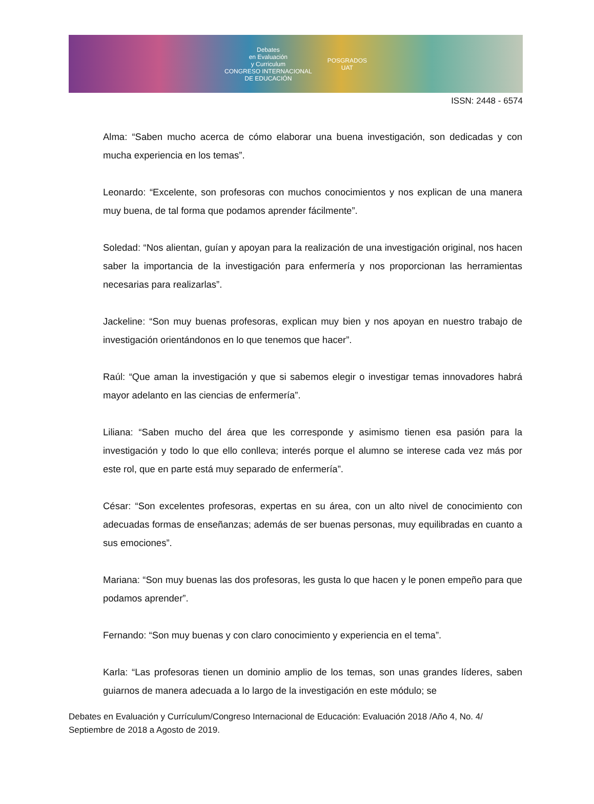Debates
en Evaluación
y Curriculum
CONGRESO INTERNACIONAL
DE EDUCACIÓN POSGRADOS
UAT
ISSN: 2448 - 6574
Alma: “Saben mucho acerca de cómo elaborar una buena investigación, son dedicadas y con mucha experiencia en los temas”.
Leonardo: “Excelente, son profesoras con muchos conocimientos y nos explican de una manera muy buena, de tal forma que podamos aprender fácilmente”.
Soledad: “Nos alientan, guían y apoyan para la realización de una investigación original, nos hacen saber la importancia de la investigación para enfermería y nos proporcionan las herramientas necesarias para realizarlas”.
Jackeline: “Son muy buenas profesoras, explican muy bien y nos apoyan en nuestro trabajo de investigación orientándonos en lo que tenemos que hacer”.
Raúl: “Que aman la investigación y que si sabemos elegir o investigar temas innovadores habrá mayor adelanto en las ciencias de enfermería”.
Liliana: “Saben mucho del área que les corresponde y asimismo tienen esa pasión para la investigación y todo lo que ello conlleva; interés porque el alumno se interese cada vez más por este rol, que en parte está muy separado de enfermería”.
César: “Son excelentes profesoras, expertas en su área, con un alto nivel de conocimiento con adecuadas formas de enseñanzas; además de ser buenas personas, muy equilibradas en cuanto a sus emociones”.
Mariana: “Son muy buenas las dos profesoras, les gusta lo que hacen y le ponen empeño para que podamos aprender”.
Fernando: “Son muy buenas y con claro conocimiento y experiencia en el tema”.
Karla: “Las profesoras tienen un dominio amplio de los temas, son unas grandes líderes, saben guiarnos de manera adecuada a lo largo de la investigación en este módulo; se
Debates en Evaluación y Currículum/Congreso Internacional de Educación: Evaluación 2018 /Año 4, No. 4/ Septiembre de 2018 a Agosto de 2019.